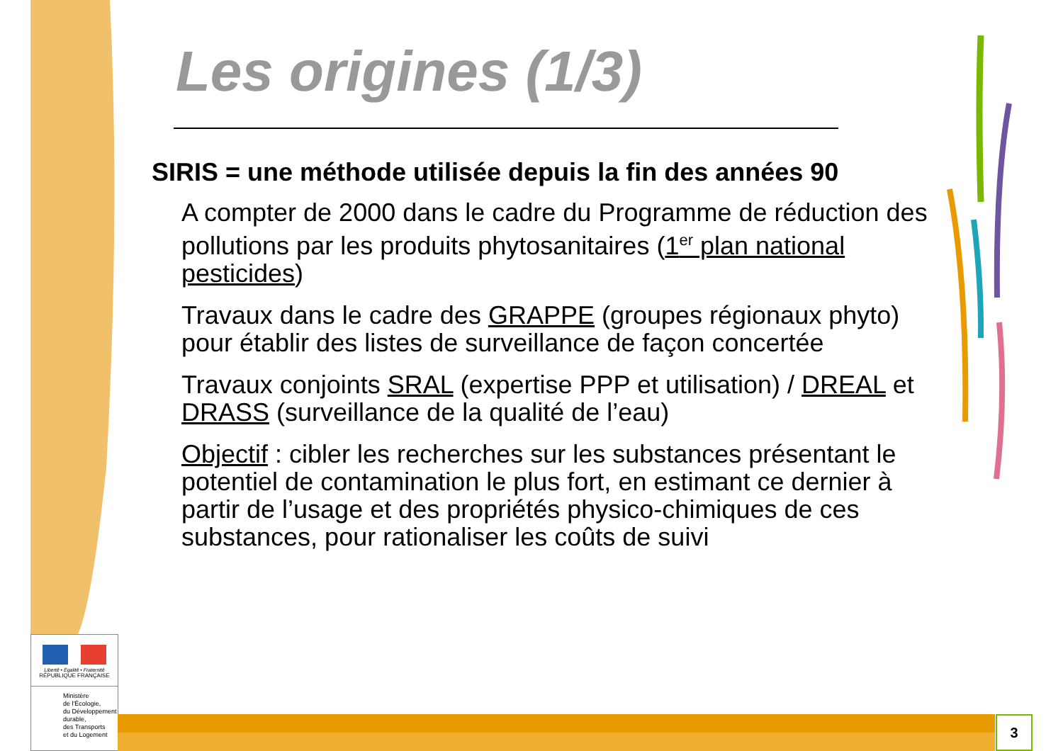Les origines (1/3)
SIRIS = une méthode utilisée depuis la fin des années 90
A compter de 2000 dans le cadre du Programme de réduction des pollutions par les produits phytosanitaires (1<sup>er</sup> plan national pesticides)
Travaux dans le cadre des GRAPPE (groupes régionaux phyto) pour établir des listes de surveillance de façon concertée
Travaux conjoints SRAL (expertise PPP et utilisation) / DREAL et DRASS (surveillance de la qualité de l’eau)
Objectif : cibler les recherches sur les substances présentant le potentiel de contamination le plus fort, en estimant ce dernier à partir de l’usage et des propriétés physico-chimiques de ces substances, pour rationaliser les coûts de suivi
Liberté • Égalité • Fraternité
RÉPUBLIQUE FRANÇAISE
Ministère
de l'Écologie,
du Développement
durable,
des Transports
et du Logement
3